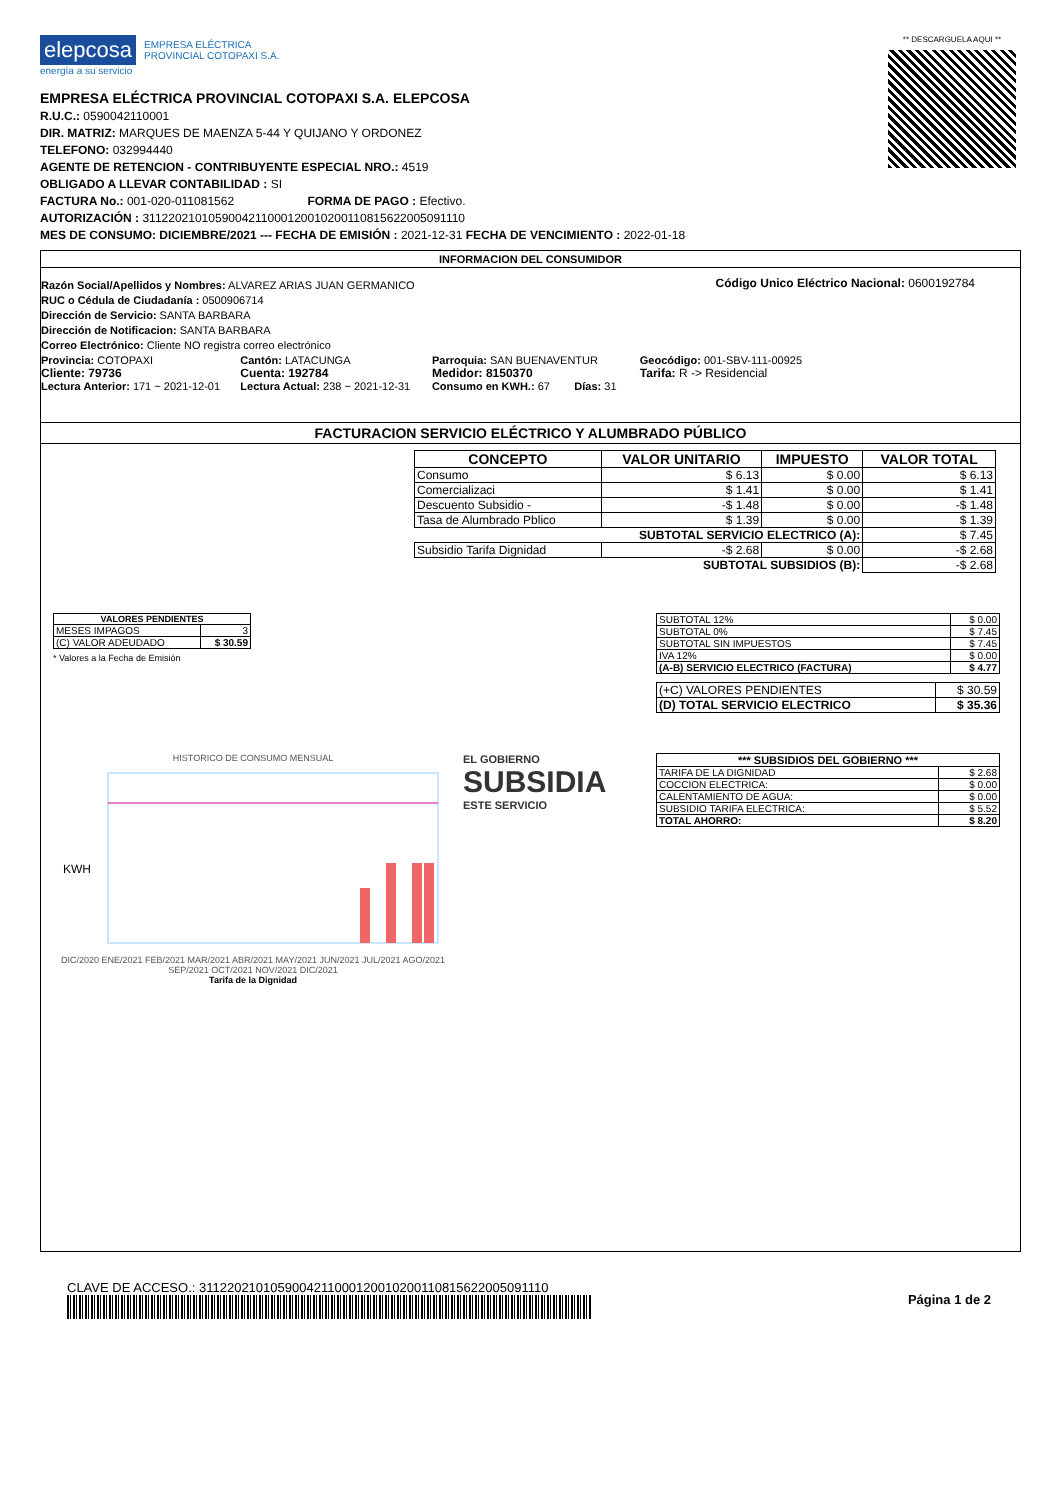elepcosa EMPRESA ELÉCTRICA
PROVINCIAL COTOPAXI S.A.
energía a su servicio
** DESCARGUELA AQUI **
EMPRESA ELÉCTRICA PROVINCIAL COTOPAXI S.A. ELEPCOSA
R.U.C.: 0590042110001
DIR. MATRIZ: MARQUES DE MAENZA 5-44 Y QUIJANO Y ORDONEZ
TELEFONO: 032994440
AGENTE DE RETENCION - CONTRIBUYENTE ESPECIAL NRO.: 4519
OBLIGADO A LLEVAR CONTABILIDAD : SI
FACTURA No.: 001-020-011081562 FORMA DE PAGO : Efectivo.
AUTORIZACIÓN : 3112202101059004211000120010200110815622005091110
MES DE CONSUMO: DICIEMBRE/2021 --- FECHA DE EMISIÓN : 2021-12-31 FECHA DE VENCIMIENTO : 2022-01-18
INFORMACION DEL CONSUMIDOR
Razón Social/Apellidos y Nombres: ALVAREZ ARIAS JUAN GERMANICO
RUC o Cédula de Ciudadanía : 0500906714
Dirección de Servicio: SANTA BARBARA
Dirección de Notificacion: SANTA BARBARA
Correo Electrónico: Cliente NO registra correo electrónico
Código Unico Eléctrico Nacional: 0600192784
| Provincia: COTOPAXI | Cantón: LATACUNGA | Parroquia: SAN BUENAVENTUR | Geocódigo: 001-SBV-111-00925 |
| Cliente: 79736 | Cuenta: 192784 | Medidor: 8150370 | Tarifa: R -> Residencial |
| Lectura Anterior: 171 ~ 2021-12-01 | Lectura Actual: 238 ~ 2021-12-31 | Consumo en KWH.: 67 Días: 31 | |
FACTURACION SERVICIO ELÉCTRICO Y ALUMBRADO PÚBLICO
| CONCEPTO | VALOR UNITARIO | IMPUESTO | VALOR TOTAL |
| --- | --- | --- | --- |
| Consumo | $ 6.13 | $ 0.00 | $ 6.13 |
| Comercializaci | $ 1.41 | $ 0.00 | $ 1.41 |
| Descuento Subsidio - | -$ 1.48 | $ 0.00 | -$ 1.48 |
| Tasa de Alumbrado Pblico | $ 1.39 | $ 0.00 | $ 1.39 |
| SUBTOTAL SERVICIO ELECTRICO (A): | | | $ 7.45 |
| Subsidio Tarifa Dignidad | -$ 2.68 | $ 0.00 | -$ 2.68 |
| SUBTOTAL SUBSIDIOS (B): | | | -$ 2.68 |
| VALORES PENDIENTES | |
| --- | --- |
| MESES IMPAGOS | 3 |
| (C) VALOR ADEUDADO | $ 30.59 |
* Valores a la Fecha de Emisión
| SUBTOTAL 12% | $ 0.00 |
| SUBTOTAL 0% | $ 7.45 |
| SUBTOTAL SIN IMPUESTOS | $ 7.45 |
| IVA 12% | $ 0.00 |
| (A-B) SERVICIO ELECTRICO (FACTURA) | $ 4.77 |
| (+C) VALORES PENDIENTES | $ 30.59 |
| (D) TOTAL SERVICIO ELECTRICO | $ 35.36 |
HISTORICO DE CONSUMO MENSUAL
KWH
DIC/2020 ENE/2021 FEB/2021 MAR/2021 ABR/2021 MAY/2021 JUN/2021 JUL/2021 AGO/2021 SEP/2021 OCT/2021 NOV/2021 DIC/2021
Tarifa de la Dignidad
EL GOBIERNO
SUBSIDIA
ESTE SERVICIO
| *** SUBSIDIOS DEL GOBIERNO *** | |
| --- | --- |
| TARIFA DE LA DIGNIDAD | $ 2.68 |
| COCCION ELECTRICA: | $ 0.00 |
| CALENTAMIENTO DE AGUA: | $ 0.00 |
| SUBSIDIO TARIFA ELECTRICA: | $ 5.52 |
| TOTAL AHORRO: | $ 8.20 |
CLAVE DE ACCESO.: 3112202101059004211000120010200110815622005091110
Página 1 de 2